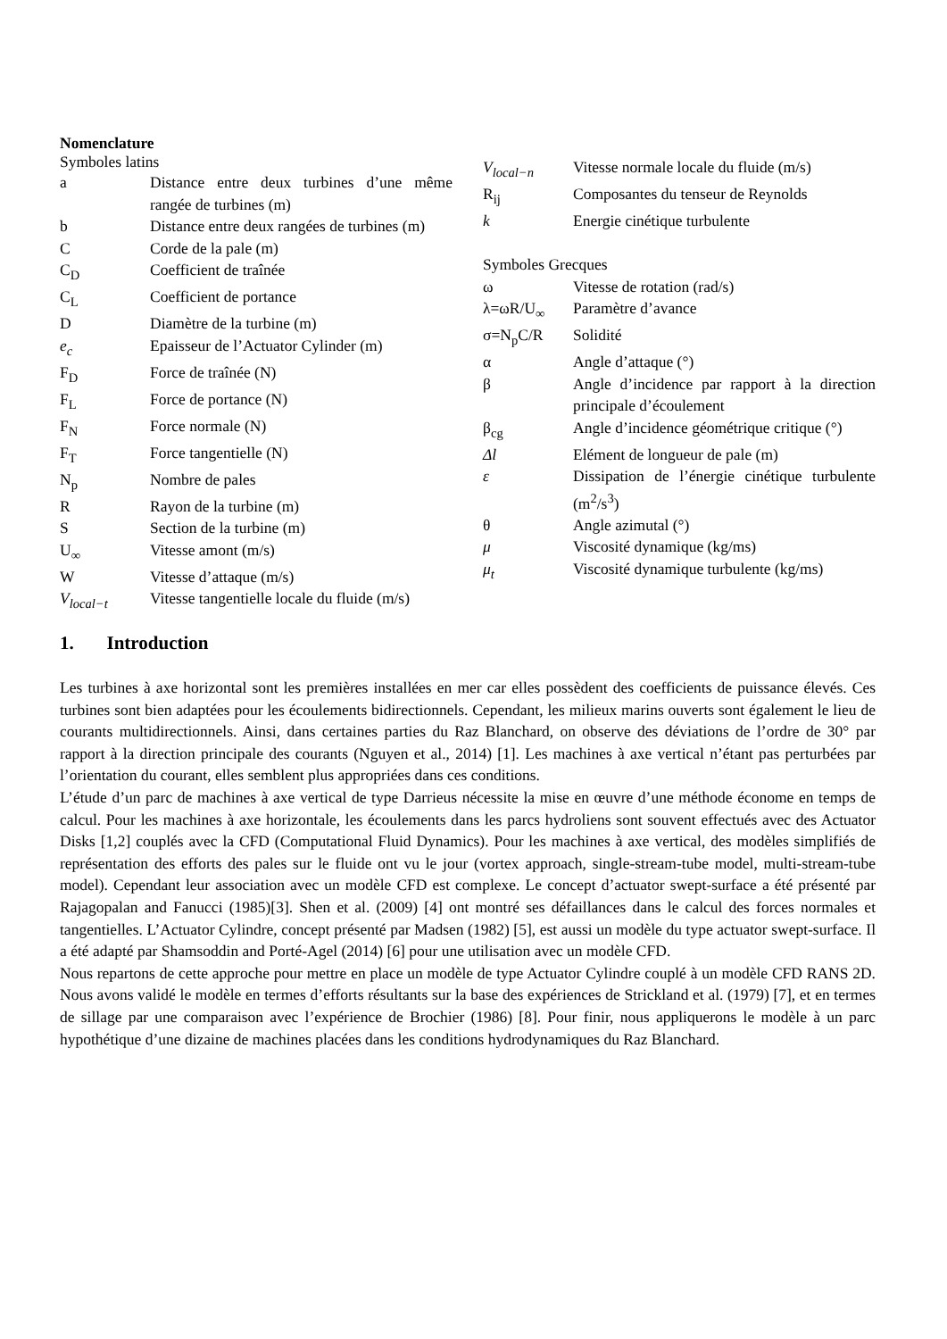Nomenclature
Symboles latins
| a | Distance entre deux turbines d’une même rangée de turbines (m) |
| b | Distance entre deux rangées de turbines (m) |
| C | Corde de la pale (m) |
| C<sub>D</sub> | Coefficient de traînée |
| C<sub>L</sub> | Coefficient de portance |
| D | Diamètre de la turbine (m) |
| e<sub>c</sub> | Epaisseur de l’Actuator Cylinder (m) |
| F<sub>D</sub> | Force de traînée (N) |
| F<sub>L</sub> | Force de portance (N) |
| F<sub>N</sub> | Force normale (N) |
| F<sub>T</sub> | Force tangentielle (N) |
| N<sub>p</sub> | Nombre de pales |
| R | Rayon de la turbine (m) |
| S | Section de la turbine (m) |
| U<sub>∞</sub> | Vitesse amont (m/s) |
| W | Vitesse d’attaque (m/s) |
| V<sub>local−t</sub> | Vitesse tangentielle locale du fluide (m/s) |
| V<sub>local−n</sub> | Vitesse normale locale du fluide (m/s) |
| R<sub>ij</sub> | Composantes du tenseur de Reynolds |
| k | Energie cinétique turbulente |
| Symboles Grecques | |
| ω | Vitesse de rotation (rad/s) |
| λ=ωR/U<sub>∞</sub> | Paramètre d’avance |
| σ=N<sub>p</sub>C/R | Solidité |
| α | Angle d’attaque (°) |
| β | Angle d’incidence par rapport à la direction principale d’écoulement |
| β<sub>cg</sub> | Angle d’incidence géométrique critique (°) |
| Δl | Elément de longueur de pale (m) |
| ε | Dissipation de l’énergie cinétique turbulente (m<sup>2</sup>/s<sup>3</sup>) |
| θ | Angle azimutal (°) |
| μ | Viscosité dynamique (kg/ms) |
| μ<sub>t</sub> | Viscosité dynamique turbulente (kg/ms) |
1. Introduction
Les turbines à axe horizontal sont les premières installées en mer car elles possèdent des coefficients de puissance élevés. Ces turbines sont bien adaptées pour les écoulements bidirectionnels. Cependant, les milieux marins ouverts sont également le lieu de courants multidirectionnels. Ainsi, dans certaines parties du Raz Blanchard, on observe des déviations de l’ordre de 30° par rapport à la direction principale des courants (Nguyen et al., 2014) [1]. Les machines à axe vertical n’étant pas perturbées par l’orientation du courant, elles semblent plus appropriées dans ces conditions.
L’étude d’un parc de machines à axe vertical de type Darrieus nécessite la mise en œuvre d’une méthode économe en temps de calcul. Pour les machines à axe horizontale, les écoulements dans les parcs hydroliens sont souvent effectués avec des Actuator Disks [1,2] couplés avec la CFD (Computational Fluid Dynamics). Pour les machines à axe vertical, des modèles simplifiés de représentation des efforts des pales sur le fluide ont vu le jour (vortex approach, single-stream-tube model, multi-stream-tube model). Cependant leur association avec un modèle CFD est complexe. Le concept d’actuator swept-surface a été présenté par Rajagopalan and Fanucci (1985)[3]. Shen et al. (2009) [4] ont montré ses défaillances dans le calcul des forces normales et tangentielles. L’Actuator Cylindre, concept présenté par Madsen (1982) [5], est aussi un modèle du type actuator swept-surface. Il a été adapté par Shamsoddin and Porté-Agel (2014) [6] pour une utilisation avec un modèle CFD.
Nous repartons de cette approche pour mettre en place un modèle de type Actuator Cylindre couplé à un modèle CFD RANS 2D. Nous avons validé le modèle en termes d’efforts résultants sur la base des expériences de Strickland et al. (1979) [7], et en termes de sillage par une comparaison avec l’expérience de Brochier (1986) [8]. Pour finir, nous appliquerons le modèle à un parc hypothétique d’une dizaine de machines placées dans les conditions hydrodynamiques du Raz Blanchard.